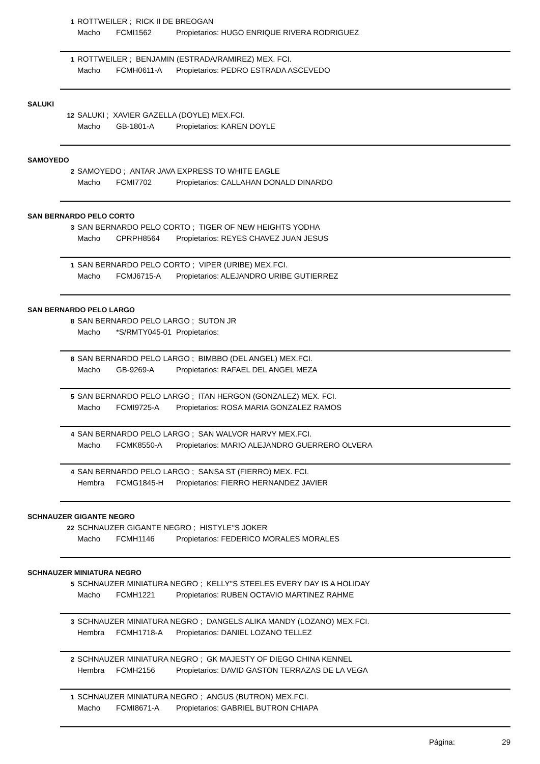1 ROTTWEILER ; RICK II DE BREOGAN
Macho FCMI1562 Propietarios: HUGO ENRIQUE RIVERA RODRIGUEZ
1 ROTTWEILER ; BENJAMIN (ESTRADA/RAMIREZ) MEX. FCI.
Macho FCMH0611-A Propietarios: PEDRO ESTRADA ASCEVEDO
SALUKI
12 SALUKI ; XAVIER GAZELLA (DOYLE) MEX.FCI.
Macho GB-1801-A Propietarios: KAREN DOYLE
SAMOYEDO
2 SAMOYEDO ; ANTAR JAVA EXPRESS TO WHITE EAGLE
Macho FCMI7702 Propietarios: CALLAHAN DONALD DINARDO
SAN BERNARDO PELO CORTO
3 SAN BERNARDO PELO CORTO ; TIGER OF NEW HEIGHTS YODHA
Macho CPRPH8564 Propietarios: REYES CHAVEZ JUAN JESUS
1 SAN BERNARDO PELO CORTO ; VIPER (URIBE) MEX.FCI.
Macho FCMJ6715-A Propietarios: ALEJANDRO URIBE GUTIERREZ
SAN BERNARDO PELO LARGO
8 SAN BERNARDO PELO LARGO ; SUTON JR
Macho *S/RMTY045-01 Propietarios:
8 SAN BERNARDO PELO LARGO ; BIMBBO (DEL ANGEL) MEX.FCI.
Macho GB-9269-A Propietarios: RAFAEL DEL ANGEL MEZA
5 SAN BERNARDO PELO LARGO ; ITAN HERGON (GONZALEZ) MEX. FCI.
Macho FCMI9725-A Propietarios: ROSA MARIA GONZALEZ RAMOS
4 SAN BERNARDO PELO LARGO ; SAN WALVOR HARVY MEX.FCI.
Macho FCMK8550-A Propietarios: MARIO ALEJANDRO GUERRERO OLVERA
4 SAN BERNARDO PELO LARGO ; SANSA ST (FIERRO) MEX. FCI.
Hembra FCMG1845-H Propietarios: FIERRO HERNANDEZ JAVIER
SCHNAUZER GIGANTE NEGRO
22 SCHNAUZER GIGANTE NEGRO ; HISTYLE''S JOKER
Macho FCMH1146 Propietarios: FEDERICO MORALES MORALES
SCHNAUZER MINIATURA NEGRO
5 SCHNAUZER MINIATURA NEGRO ; KELLY''S STEELES EVERY DAY IS A HOLIDAY
Macho FCMH1221 Propietarios: RUBEN OCTAVIO MARTINEZ RAHME
3 SCHNAUZER MINIATURA NEGRO ; DANGELS ALIKA MANDY (LOZANO) MEX.FCI.
Hembra FCMH1718-A Propietarios: DANIEL LOZANO TELLEZ
2 SCHNAUZER MINIATURA NEGRO ; GK MAJESTY OF DIEGO CHINA KENNEL
Hembra FCMH2156 Propietarios: DAVID GASTON TERRAZAS DE LA VEGA
1 SCHNAUZER MINIATURA NEGRO ; ANGUS (BUTRON) MEX.FCI.
Macho FCMI8671-A Propietarios: GABRIEL BUTRON CHIAPA
Página: 29